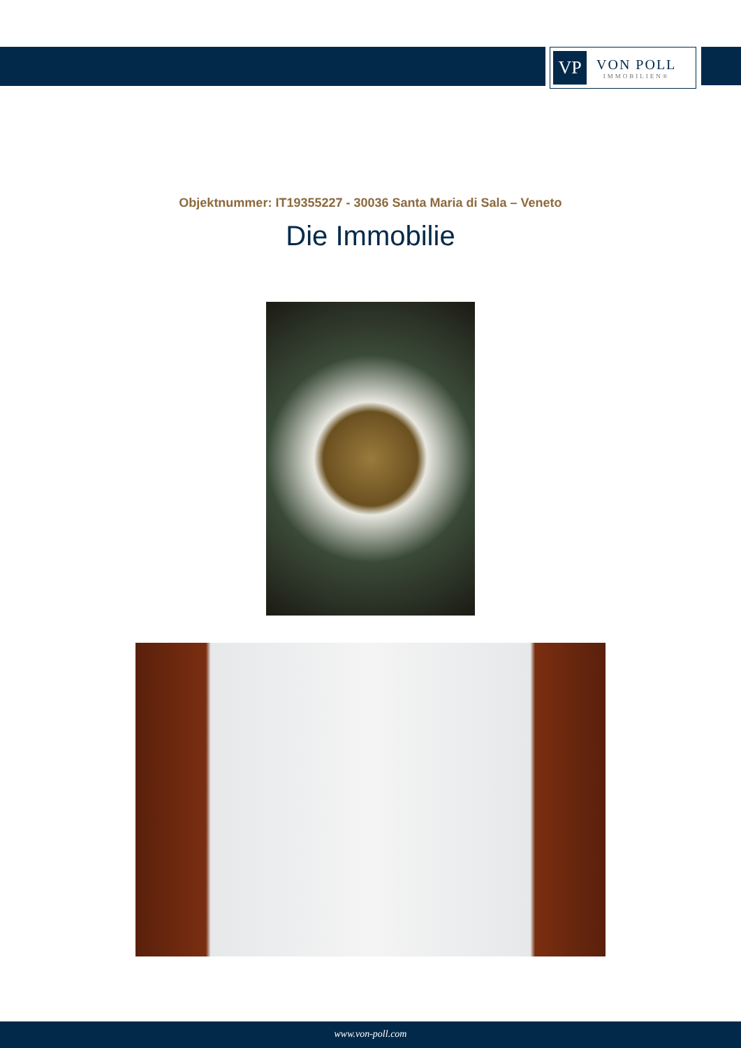VP
VON POLL
IMMOBILIEN®
Objektnummer: IT19355227 - 30036 Santa Maria di Sala – Veneto
Die Immobilie
www.von-poll.com